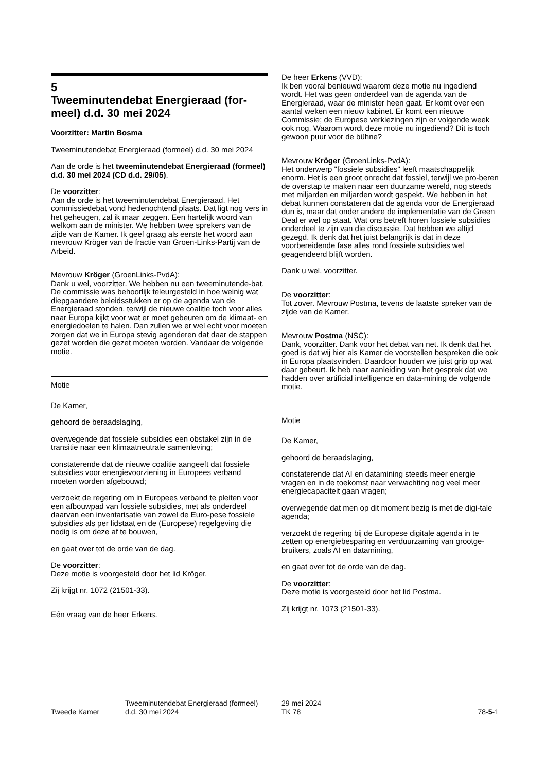5
Tweeminutendebat Energieraad (for-meel) d.d. 30 mei 2024
Voorzitter: Martin Bosma
Tweeminutendebat Energieraad (formeel) d.d. 30 mei 2024
Aan de orde is het tweeminutendebat Energieraad (formeel) d.d. 30 mei 2024 (CD d.d. 29/05).
De voorzitter:
Aan de orde is het tweeminutendebat Energieraad. Het commissiedebat vond hedenochtend plaats. Dat ligt nog vers in het geheugen, zal ik maar zeggen. Een hartelijk woord van welkom aan de minister. We hebben twee sprekers van de zijde van de Kamer. Ik geef graag als eerste het woord aan mevrouw Kröger van de fractie van Groen-Links-Partij van de Arbeid.
Mevrouw Kröger (GroenLinks-PvdA):
Dank u wel, voorzitter. We hebben nu een tweeminutende-bat. De commissie was behoorlijk teleurgesteld in hoe weinig wat diepgaandere beleidsstukken er op de agenda van de Energieraad stonden, terwijl de nieuwe coalitie toch voor alles naar Europa kijkt voor wat er moet gebeuren om de klimaat- en energiedoelen te halen. Dan zullen we er wel echt voor moeten zorgen dat we in Europa stevig agenderen dat daar de stappen gezet worden die gezet moeten worden. Vandaar de volgende motie.
Motie
De Kamer,
gehoord de beraadslaging,
overwegende dat fossiele subsidies een obstakel zijn in de transitie naar een klimaatneutrale samenleving;
constaterende dat de nieuwe coalitie aangeeft dat fossiele subsidies voor energievoorziening in Europees verband moeten worden afgebouwd;
verzoekt de regering om in Europees verband te pleiten voor een afbouwpad van fossiele subsidies, met als onderdeel daarvan een inventarisatie van zowel de Euro-pese fossiele subsidies als per lidstaat en de (Europese) regelgeving die nodig is om deze af te bouwen,
en gaat over tot de orde van de dag.
De voorzitter:
Deze motie is voorgesteld door het lid Kröger.
Zij krijgt nr. 1072 (21501-33).
Eén vraag van de heer Erkens.
De heer Erkens (VVD):
Ik ben vooral benieuwd waarom deze motie nu ingediend wordt. Het was geen onderdeel van de agenda van de Energieraad, waar de minister heen gaat. Er komt over een aantal weken een nieuw kabinet. Er komt een nieuwe Commissie; de Europese verkiezingen zijn er volgende week ook nog. Waarom wordt deze motie nu ingediend? Dit is toch gewoon puur voor de bühne?
Mevrouw Kröger (GroenLinks-PvdA):
Het onderwerp "fossiele subsidies" leeft maatschappelijk enorm. Het is een groot onrecht dat fossiel, terwijl we pro-beren de overstap te maken naar een duurzame wereld, nog steeds met miljarden en miljarden wordt gespekt. We hebben in het debat kunnen constateren dat de agenda voor de Energieraad dun is, maar dat onder andere de implementatie van de Green Deal er wel op staat. Wat ons betreft horen fossiele subsidies onderdeel te zijn van die discussie. Dat hebben we altijd gezegd. Ik denk dat het juist belangrijk is dat in deze voorbereidende fase alles rond fossiele subsidies wel geagendeerd blijft worden.
Dank u wel, voorzitter.
De voorzitter:
Tot zover. Mevrouw Postma, tevens de laatste spreker van de zijde van de Kamer.
Mevrouw Postma (NSC):
Dank, voorzitter. Dank voor het debat van net. Ik denk dat het goed is dat wij hier als Kamer de voorstellen bespreken die ook in Europa plaatsvinden. Daardoor houden we juist grip op wat daar gebeurt. Ik heb naar aanleiding van het gesprek dat we hadden over artificial intelligence en data-mining de volgende motie.
Motie
De Kamer,
gehoord de beraadslaging,
constaterende dat AI en datamining steeds meer energie vragen en in de toekomst naar verwachting nog veel meer energiecapaciteit gaan vragen;
overwegende dat men op dit moment bezig is met de digi-tale agenda;
verzoekt de regering bij de Europese digitale agenda in te zetten op energiebesparing en verduurzaming van grootge-bruikers, zoals AI en datamining,
en gaat over tot de orde van de dag.
De voorzitter:
Deze motie is voorgesteld door het lid Postma.
Zij krijgt nr. 1073 (21501-33).
Tweede Kamer
Tweeminutendebat Energieraad (formeel)
d.d. 30 mei 2024
29 mei 2024
TK 78
78-5-1